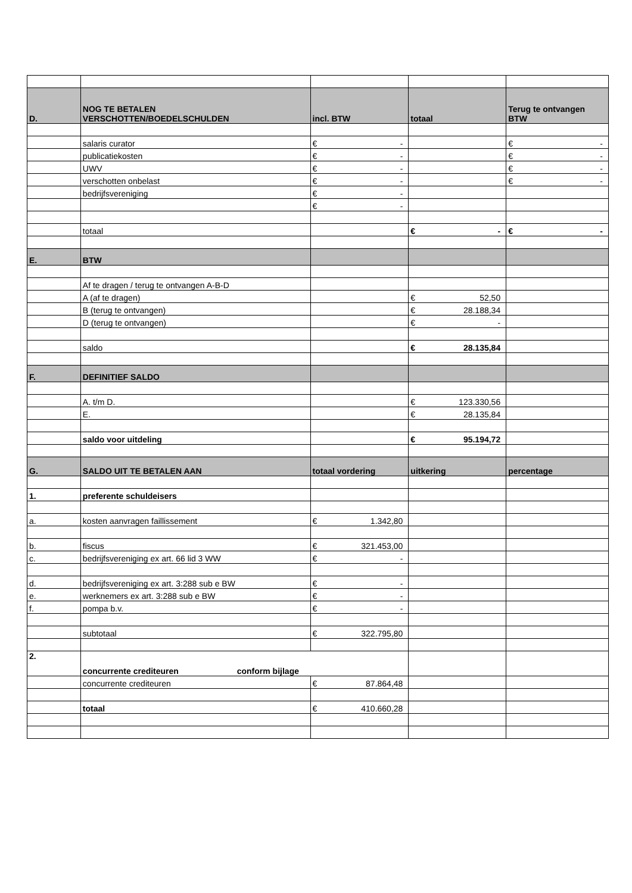| D. | NOG TE BETALEN VERSCHOTTEN/BOEDELSCHULDEN | incl. BTW | totaal | Terug te ontvangen BTW |
| | salaris curator | € - | | € - |
| | publicatiekosten | € - | | € - |
| | UWV | € - | | € - |
| | verschotten onbelast | € - | | € - |
| | bedrijfsvereniging | € - | | |
| | | € - | | |
| | totaal | | € - | € - |
| E. | BTW | | | |
| | Af te dragen / terug te ontvangen A-B-D | | | |
| | A (af te dragen) | | € 52,50 | |
| | B (terug te ontvangen) | | € 28.188,34 | |
| | D (terug te ontvangen) | | € - | |
| | saldo | | € 28.135,84 | |
| F. | DEFINITIEF SALDO | | | |
| | A. t/m D. | | € 123.330,56 | |
| | E. | | € 28.135,84 | |
| | saldo voor uitdeling | | € 95.194,72 | |
| G. | SALDO UIT TE BETALEN AAN | totaal vordering | uitkering | percentage |
| 1. | preferente schuldeisers | | | |
| a. | kosten aanvragen faillissement | € 1.342,80 | | |
| b. | fiscus | € 321.453,00 | | |
| c. | bedrijfsvereniging ex art. 66 lid 3 WW | € - | | |
| d. | bedrijfsvereniging ex art. 3:288 sub e BW | € - | | |
| e. | werknemers ex art. 3:288 sub e BW | € - | | |
| f. | pompa b.v. | € - | | |
| | subtotaal | € 322.795,80 | | |
| 2. | concurrente crediteuren conform bijlage | | | |
| | concurrente crediteuren | € 87.864,48 | | |
| | totaal | € 410.660,28 | | |